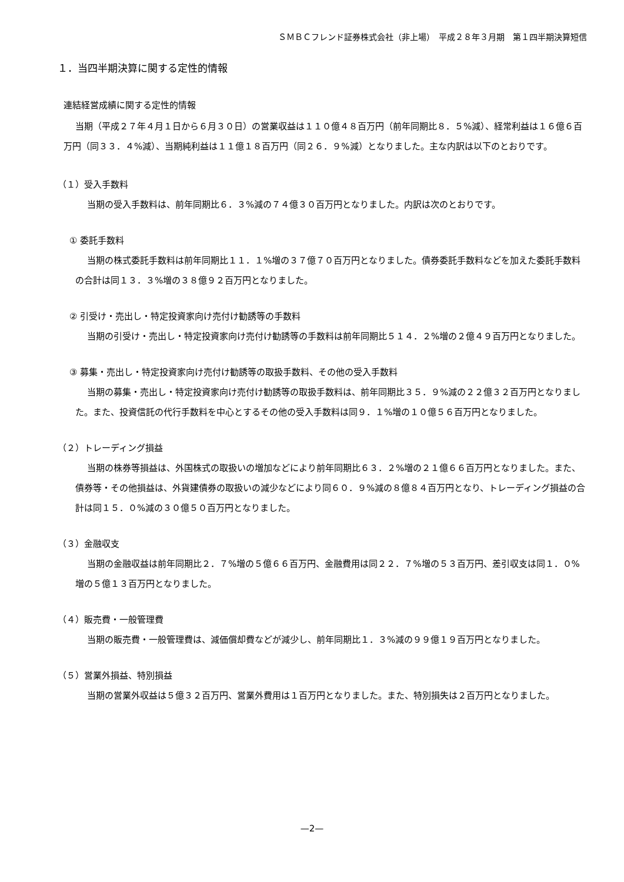ＳＭＢＣフレンド証券株式会社（非上場）　平成２８年３月期　第１四半期決算短信
１．当四半期決算に関する定性的情報
連結経営成績に関する定性的情報
当期（平成２７年４月１日から６月３０日）の営業収益は１１０億４８百万円（前年同期比８．５%減）、経常利益は１６億６百万円（同３３．４%減）、当期純利益は１１億１８百万円（同２６．９%減）となりました。主な内訳は以下のとおりです。
（１）受入手数料
当期の受入手数料は、前年同期比６．３%減の７４億３０百万円となりました。内訳は次のとおりです。
① 委託手数料
当期の株式委託手数料は前年同期比１１．１%増の３７億７０百万円となりました。債券委託手数料などを加えた委託手数料の合計は同１３．３%増の３８億９２百万円となりました。
② 引受け・売出し・特定投資家向け売付け勧誘等の手数料
当期の引受け・売出し・特定投資家向け売付け勧誘等の手数料は前年同期比５１４．２%増の２億４９百万円となりました。
③ 募集・売出し・特定投資家向け売付け勧誘等の取扱手数料、その他の受入手数料
当期の募集・売出し・特定投資家向け売付け勧誘等の取扱手数料は、前年同期比３５．９%減の２２億３２百万円となりました。また、投資信託の代行手数料を中心とするその他の受入手数料は同９．１%増の１０億５６百万円となりました。
（２）トレーディング損益
当期の株券等損益は、外国株式の取扱いの増加などにより前年同期比６３．２%増の２１億６６百万円となりました。また、債券等・その他損益は、外貨建債券の取扱いの減少などにより同６０．９%減の８億８４百万円となり、トレーディング損益の合計は同１５．０%減の３０億５０百万円となりました。
（３）金融収支
当期の金融収益は前年同期比２．７%増の５億６６百万円、金融費用は同２２．７%増の５３百万円、差引収支は同１．０%増の５億１３百万円となりました。
（４）販売費・一般管理費
当期の販売費・一般管理費は、減価償却費などが減少し、前年同期比１．３%減の９９億１９百万円となりました。
（５）営業外損益、特別損益
当期の営業外収益は５億３２百万円、営業外費用は１百万円となりました。また、特別損失は２百万円となりました。
—2—